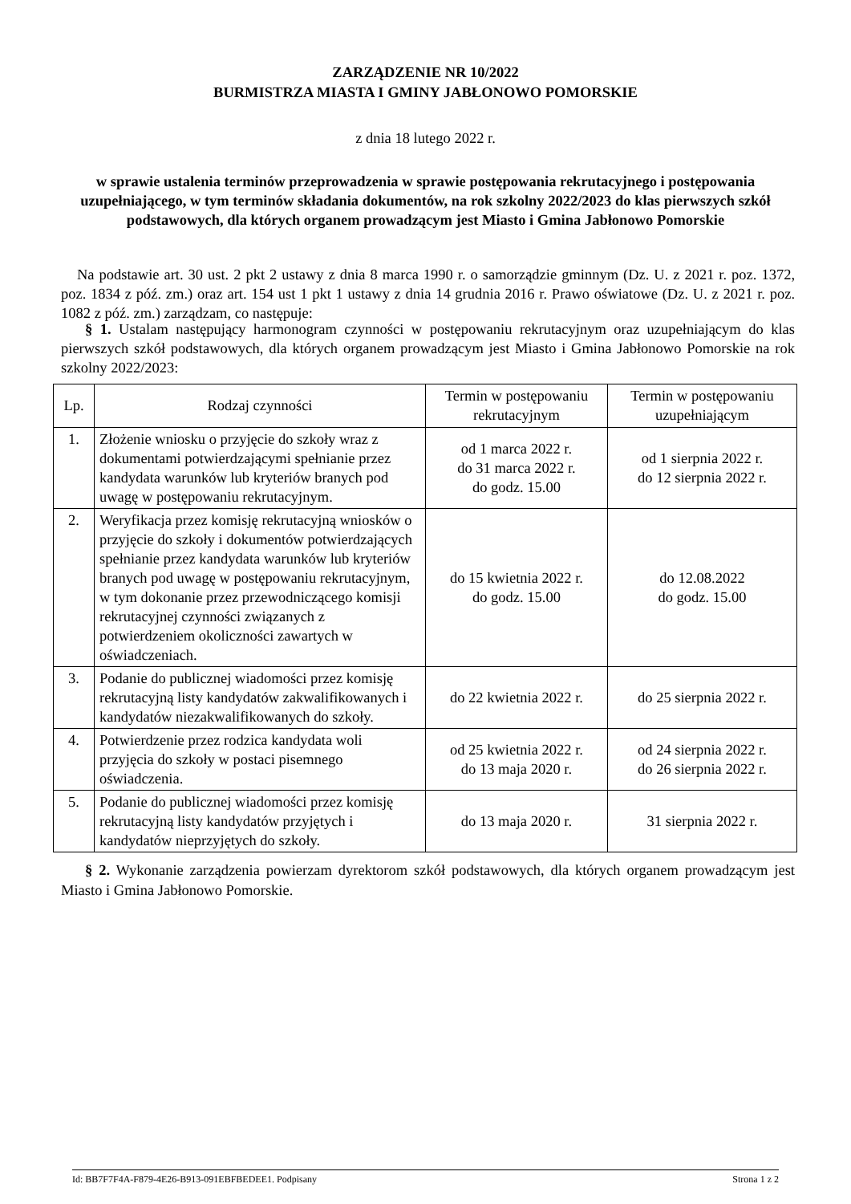ZARZĄDZENIE NR 10/2022
BURMISTRZA MIASTA I GMINY JABŁONOWO POMORSKIE
z dnia 18 lutego 2022 r.
w sprawie ustalenia terminów przeprowadzenia w sprawie postępowania rekrutacyjnego i postępowania uzupełniającego, w tym terminów składania dokumentów, na rok szkolny 2022/2023 do klas pierwszych szkół podstawowych, dla których organem prowadzącym jest Miasto i Gmina Jabłonowo Pomorskie
Na podstawie art. 30 ust. 2 pkt 2 ustawy z dnia 8 marca 1990 r. o samorządzie gminnym (Dz. U. z 2021 r. poz. 1372, poz. 1834 z póź. zm.) oraz art. 154 ust 1 pkt 1 ustawy z dnia 14 grudnia 2016 r. Prawo oświatowe (Dz. U. z 2021 r. poz. 1082 z póź. zm.) zarządzam, co następuje:
§ 1. Ustalam następujący harmonogram czynności w postępowaniu rekrutacyjnym oraz uzupełniającym do klas pierwszych szkół podstawowych, dla których organem prowadzącym jest Miasto i Gmina Jabłonowo Pomorskie na rok szkolny 2022/2023:
| Lp. | Rodzaj czynności | Termin w postępowaniu rekrutacyjnym | Termin w postępowaniu uzupełniającym |
| --- | --- | --- | --- |
| 1. | Złożenie wniosku o przyjęcie do szkoły wraz z dokumentami potwierdzającymi spełnianie przez kandydata warunków lub kryteriów branych pod uwagę w postępowaniu rekrutacyjnym. | od 1 marca 2022 r. do 31 marca 2022 r. do godz. 15.00 | od 1 sierpnia 2022 r. do 12 sierpnia 2022 r. |
| 2. | Weryfikacja przez komisję rekrutacyjną wniosków o przyjęcie do szkoły i dokumentów potwierdzających spełnianie przez kandydata warunków lub kryteriów branych pod uwagę w postępowaniu rekrutacyjnym, w tym dokonanie przez przewodniczącego komisji rekrutacyjnej czynności związanych z potwierdzeniem okoliczności zawartych w oświadczeniach. | do 15 kwietnia 2022 r. do godz. 15.00 | do 12.08.2022 do godz. 15.00 |
| 3. | Podanie do publicznej wiadomości przez komisję rekrutacyjną listy kandydatów zakwalifikowanych i kandydatów niezakwalifikowanych do szkoły. | do 22 kwietnia 2022 r. | do 25 sierpnia 2022 r. |
| 4. | Potwierdzenie przez rodzica kandydata woli przyjęcia do szkoły w postaci pisemnego oświadczenia. | od 25 kwietnia 2022 r. do 13 maja 2020 r. | od 24 sierpnia 2022 r. do 26 sierpnia 2022 r. |
| 5. | Podanie do publicznej wiadomości przez komisję rekrutacyjną listy kandydatów przyjętych i kandydatów nieprzyjętych do szkoły. | do 13 maja 2020 r. | 31 sierpnia 2022 r. |
§ 2. Wykonanie zarządzenia powierzam dyrektorom szkół podstawowych, dla których organem prowadzącym jest Miasto i Gmina Jabłonowo Pomorskie.
Id: BB7F7F4A-F879-4E26-B913-091EBFBEDEE1. Podpisany Strona 1 z 2